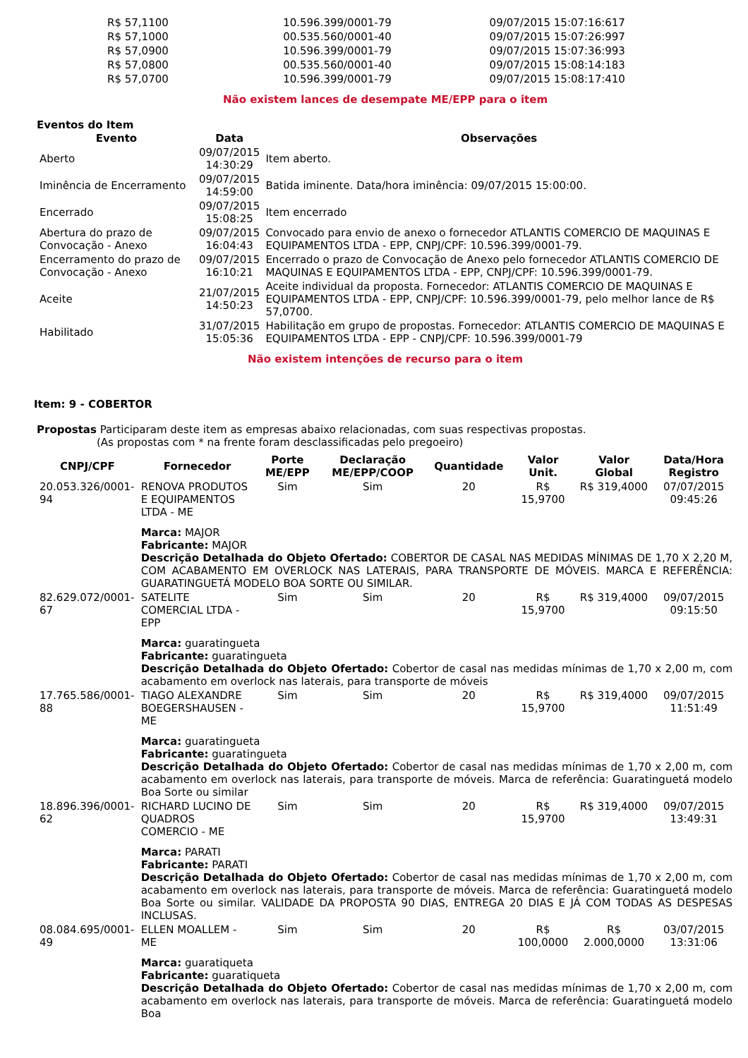| R$ 57,1100 | 10.596.399/0001-79 | 09/07/2015 15:07:16:617 |
| R$ 57,1000 | 00.535.560/0001-40 | 09/07/2015 15:07:26:997 |
| R$ 57,0900 | 10.596.399/0001-79 | 09/07/2015 15:07:36:993 |
| R$ 57,0800 | 00.535.560/0001-40 | 09/07/2015 15:08:14:183 |
| R$ 57,0700 | 10.596.399/0001-79 | 09/07/2015 15:08:17:410 |
Não existem lances de desempate ME/EPP para o item
Eventos do Item
| Evento | Data | Observações |
| --- | --- | --- |
| Aberto | 09/07/2015 14:30:29 | Item aberto. |
| Iminência de Encerramento | 09/07/2015 14:59:00 | Batida iminente. Data/hora iminência: 09/07/2015 15:00:00. |
| Encerrado | 09/07/2015 15:08:25 | Item encerrado |
| Abertura do prazo de Convocação - Anexo | 09/07/2015 16:04:43 | Convocado para envio de anexo o fornecedor ATLANTIS COMERCIO DE MAQUINAS E EQUIPAMENTOS LTDA - EPP, CNPJ/CPF: 10.596.399/0001-79. |
| Encerramento do prazo de Convocação - Anexo | 09/07/2015 16:10:21 | Encerrado o prazo de Convocação de Anexo pelo fornecedor ATLANTIS COMERCIO DE MAQUINAS E EQUIPAMENTOS LTDA - EPP, CNPJ/CPF: 10.596.399/0001-79. |
| Aceite | 21/07/2015 14:50:23 | Aceite individual da proposta. Fornecedor: ATLANTIS COMERCIO DE MAQUINAS E EQUIPAMENTOS LTDA - EPP, CNPJ/CPF: 10.596.399/0001-79, pelo melhor lance de R$ 57,0700. |
| Habilitado | 31/07/2015 15:05:36 | Habilitação em grupo de propostas. Fornecedor: ATLANTIS COMERCIO DE MAQUINAS E EQUIPAMENTOS LTDA - EPP - CNPJ/CPF: 10.596.399/0001-79 |
Não existem intenções de recurso para o item
Item: 9 - COBERTOR
Propostas Participaram deste item as empresas abaixo relacionadas, com suas respectivas propostas.
(As propostas com * na frente foram desclassificadas pelo pregoeiro)
| CNPJ/CPF | Fornecedor | Porte ME/EPP | Declaração ME/EPP/COOP | Quantidade | Valor Unit. | Valor Global | Data/Hora Registro |
| --- | --- | --- | --- | --- | --- | --- | --- |
| 20.053.326/0001-94 | RENOVA PRODUTOS E EQUIPAMENTOS LTDA - ME | Sim | Sim | 20 | R$ 15,9700 | R$ 319,4000 | 07/07/2015 09:45:26 |
| | Marca: MAJOR Fabricante: MAJOR Descrição Detalhada do Objeto Ofertado: COBERTOR DE CASAL NAS MEDIDAS MÍNIMAS DE 1,70 X 2,20 M, COM ACABAMENTO EM OVERLOCK NAS LATERAIS, PARA TRANSPORTE DE MÓVEIS. MARCA E REFERÊNCIA: GUARATINGUETÁ MODELO BOA SORTE OU SIMILAR. | | | | | | |
| 82.629.072/0001-67 | SATELITE COMERCIAL LTDA - EPP | Sim | Sim | 20 | R$ 15,9700 | R$ 319,4000 | 09/07/2015 09:15:50 |
| | Marca: guaratingueta Fabricante: guaratingueta Descrição Detalhada do Objeto Ofertado: Cobertor de casal nas medidas mínimas de 1,70 x 2,00 m, com acabamento em overlock nas laterais, para transporte de móveis | | | | | | |
| 17.765.586/0001-88 | TIAGO ALEXANDRE BOEGERSHAUSEN - ME | Sim | Sim | 20 | R$ 15,9700 | R$ 319,4000 | 09/07/2015 11:51:49 |
| | Marca: guaratingueta Fabricante: guaratingueta Descrição Detalhada do Objeto Ofertado: Cobertor de casal nas medidas mínimas de 1,70 x 2,00 m, com acabamento em overlock nas laterais, para transporte de móveis. Marca de referência: Guaratinguetá modelo Boa Sorte ou similar | | | | | | |
| 18.896.396/0001-62 | RICHARD LUCINO DE QUADROS COMERCIO - ME | Sim | Sim | 20 | R$ 15,9700 | R$ 319,4000 | 09/07/2015 13:49:31 |
| | Marca: PARATI Fabricante: PARATI Descrição Detalhada do Objeto Ofertado: Cobertor de casal nas medidas mínimas de 1,70 x 2,00 m, com acabamento em overlock nas laterais, para transporte de móveis. Marca de referência: Guaratinguetá modelo Boa Sorte ou similar. VALIDADE DA PROPOSTA 90 DIAS, ENTREGA 20 DIAS E JÁ COM TODAS AS DESPESAS INCLUSAS. | | | | | | |
| 08.084.695/0001-49 | ELLEN MOALLEM - ME | Sim | Sim | 20 | R$ 100,0000 | R$ 2.000,0000 | 03/07/2015 13:31:06 |
| | Marca: guaratiqueta Fabricante: guaratiqueta Descrição Detalhada do Objeto Ofertado: Cobertor de casal nas medidas mínimas de 1,70 x 2,00 m, com acabamento em overlock nas laterais, para transporte de móveis. Marca de referência: Guaratinguetá modelo Boa | | | | | | |